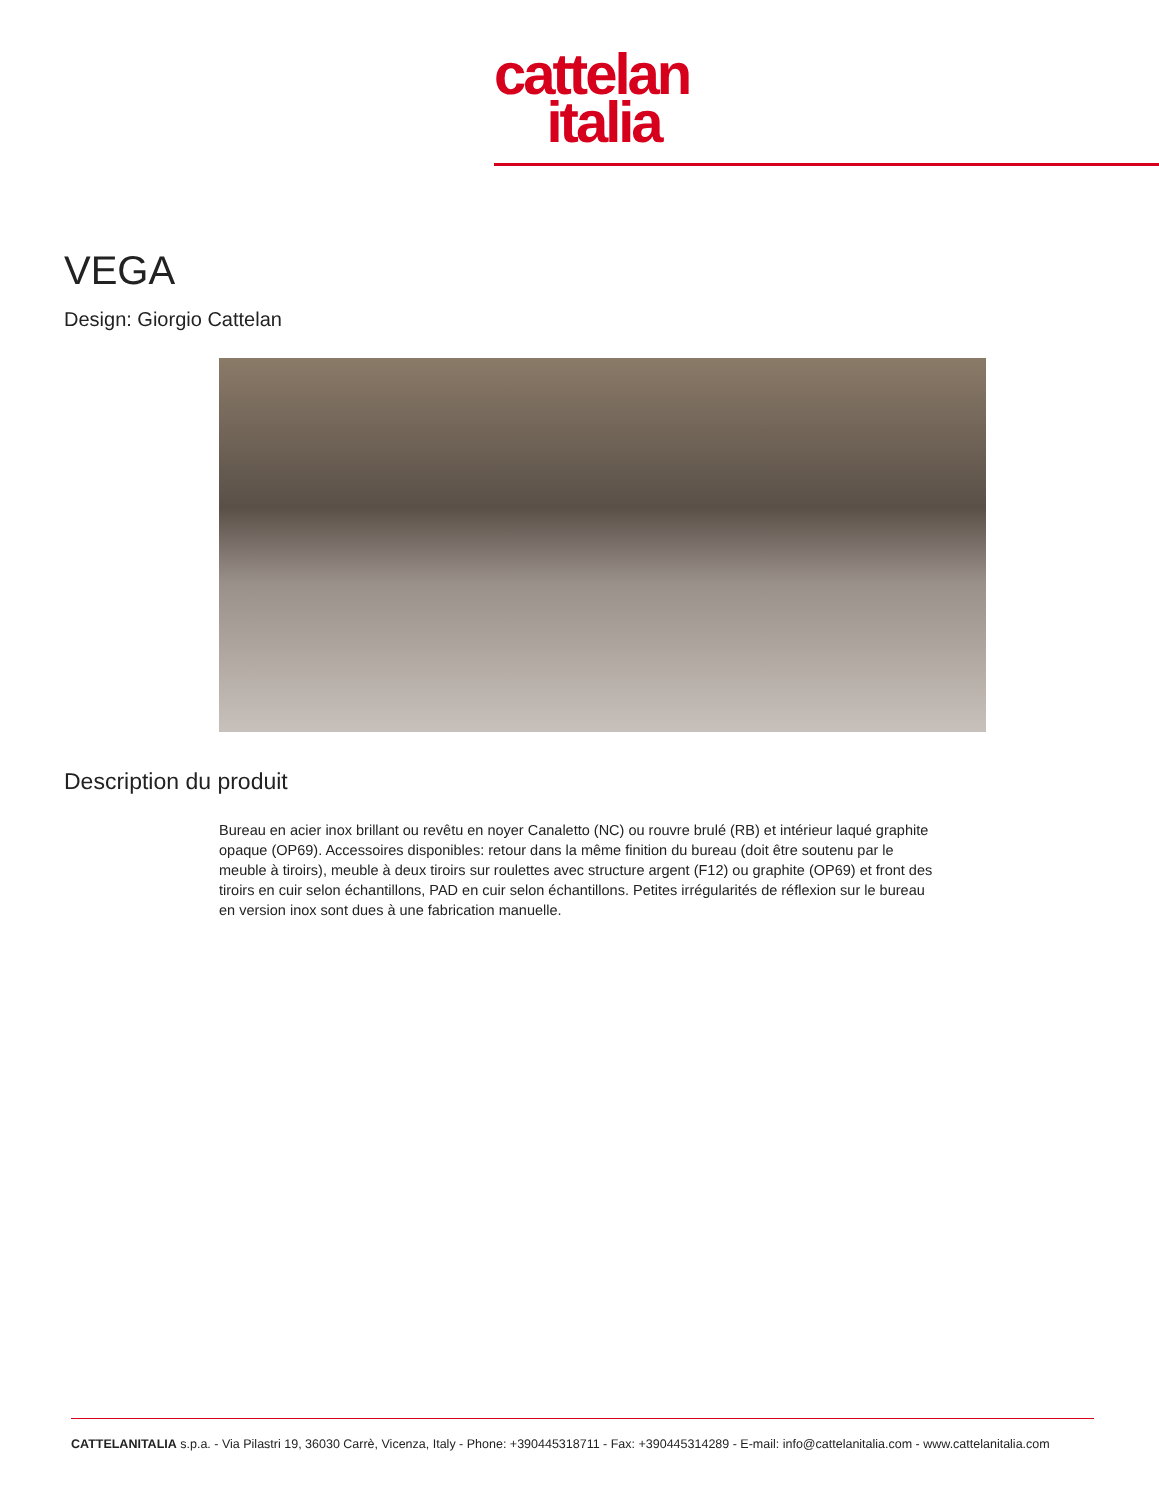cattelan
italia
VEGA
Design: Giorgio Cattelan
Description du produit
Bureau en acier inox brillant ou revêtu en noyer Canaletto (NC) ou rouvre brulé (RB) et intérieur laqué graphite opaque (OP69). Accessoires disponibles: retour dans la même finition du bureau (doit être soutenu par le meuble à tiroirs), meuble à deux tiroirs sur roulettes avec structure argent (F12) ou graphite (OP69) et front des tiroirs en cuir selon échantillons, PAD en cuir selon échantillons. Petites irrégularités de réflexion sur le bureau en version inox sont dues à une fabrication manuelle.
CATTELANITALIA s.p.a. - Via Pilastri 19, 36030 Carrè, Vicenza, Italy - Phone: +390445318711 - Fax: +390445314289 - E-mail: info@cattelanitalia.com - www.cattelanitalia.com